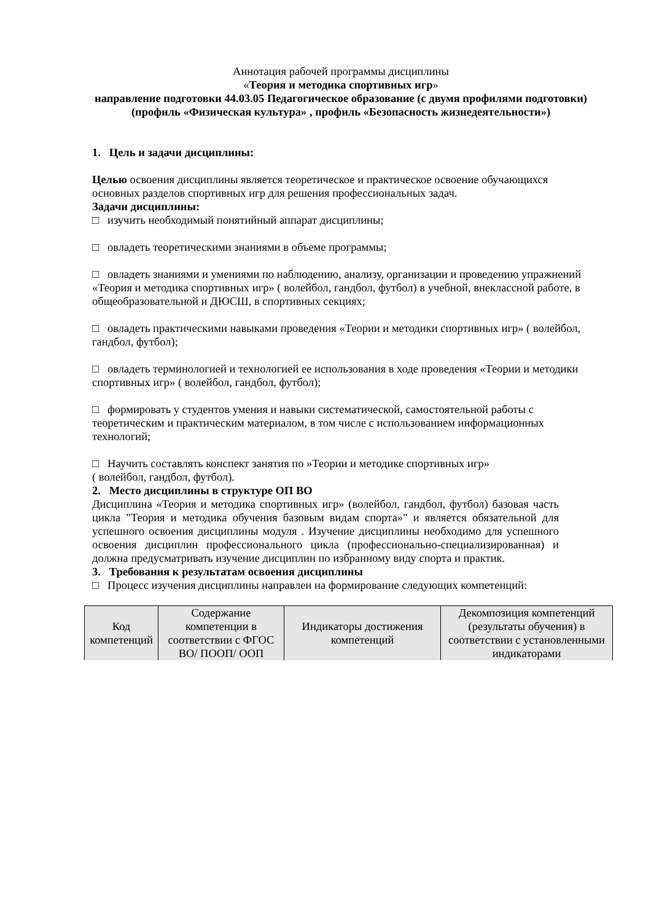Аннотация рабочей программы дисциплины
«Теория и методика спортивных игр»
направление подготовки 44.03.05 Педагогическое образование (с двумя профилями подготовки) (профиль «Физическая культура» , профиль «Безопасность жизнедеятельности»)
1. Цель и задачи дисциплины:
Целью освоения дисциплины является теоретическое и практическое освоение обучающихся основных разделов спортивных игр для решения профессиональных задач.
Задачи дисциплины:
□ изучить необходимый понятийный аппарат дисциплины;
□ овладеть теоретическими знаниями в объеме программы;
□ овладеть знаниями и умениями по наблюдению, анализу, организации и проведению упражнений «Теория и методика спортивных игр» ( волейбол, гандбол, футбол) в учебной, внеклассной работе, в общеобразовательной и ДЮСШ, в спортивных секциях;
□ овладеть практическими навыками проведения «Теории и методики спортивных игр» ( волейбол, гандбол, футбол);
□ овладеть терминологией и технологией ее использования в ходе проведения «Теории и методики спортивных игр» ( волейбол, гандбол, футбол);
□ формировать у студентов умения и навыки систематической, самостоятельной работы с теоретическим и практическим материалом, в том числе с использованием информационных технологий;
□ Научить составлять конспект занятия по »Теории и методике спортивных игр»
( волейбол, гандбол, футбол).
2. Место дисциплины в структуре ОП ВО
Дисциплина «Теория и методика спортивных игр» (волейбол, гандбол, футбол) базовая часть цикла "Теория и методика обучения базовым видам спорта»" и является обязательной для успешного освоения дисциплины модуля . Изучение дисциплины необходимо для успешного освоения дисциплин профессионального цикла (профессионально-специализированная) и должна предусматривать изучение дисциплин по избранному виду спорта и практик.
3. Требования к результатам освоения дисциплины
□ Процесс изучения дисциплины направлен на формирование следующих компетенций:
| Код компетенций | Содержание компетенции в соответствии с ФГОС ВО/ ПООП/ ООП | Индикаторы достижения компетенций | Декомпозиция компетенций (результаты обучения) в соответствии с установленными индикаторами |
| --- | --- | --- | --- |